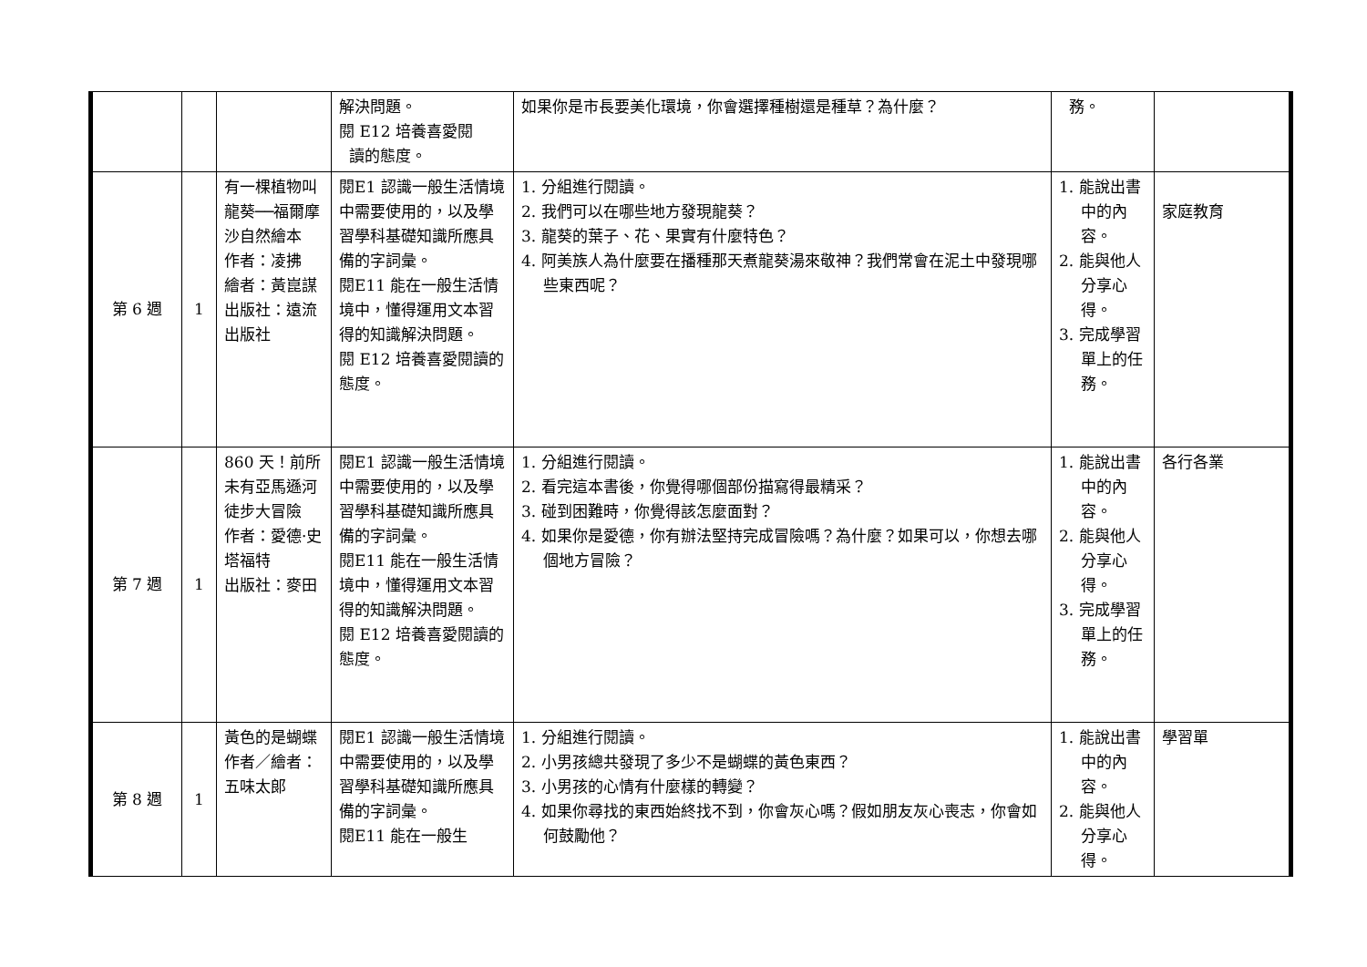| | | | 解決問題。 閱 E12 培養喜愛閱 讀的態度。 | 如果你是市長要美化環境，你會選擇種樹還是種草？為什麼？ | 務。 | |
| 第 6 週 | 1 | 有一棵植物叫龍葵──福爾摩沙自然繪本 作者：凌拂 繪者：黃崑謀 出版社：遠流出版社 | 閱E1 認識一般生活情境中需要使用的，以及學習學科基礎知識所應具備的字詞彙。 閱E11 能在一般生活情境中，懂得運用文本習得的知識解決問題。 閱 E12 培養喜愛閱讀的態度。 | 1. 分組進行閱讀。 2. 我們可以在哪些地方發現龍葵？ 3. 龍葵的葉子、花、果實有什麼特色？ 4. 阿美族人為什麼要在播種那天煮龍葵湯來敬神？我們常會在泥土中發現哪些東西呢？ | 1. 能說出書中的內容。 2. 能與他人分享心得。 3. 完成學習單上的任務。 | 家庭教育 |
| 第 7 週 | 1 | 860 天！前所未有亞馬遜河徒步大冒險 作者：愛德·史塔福特 出版社：麥田 | 閱E1 認識一般生活情境中需要使用的，以及學習學科基礎知識所應具備的字詞彙。 閱E11 能在一般生活情境中，懂得運用文本習得的知識解決問題。 閱 E12 培養喜愛閱讀的態度。 | 1. 分組進行閱讀。 2. 看完這本書後，你覺得哪個部份描寫得最精采？ 3. 碰到困難時，你覺得該怎麼面對？ 4. 如果你是愛德，你有辦法堅持完成冒險嗎？為什麼？如果可以，你想去哪個地方冒險？ | 1. 能說出書中的內容。 2. 能與他人分享心得。 3. 完成學習單上的任務。 | 各行各業 |
| 第 8 週 | 1 | 黃色的是蝴蝶 作者／繪者：五味太郎 | 閱E1 認識一般生活情境中需要使用的，以及學習學科基礎知識所應具備的字詞彙。 閱E11 能在一般生 | 1. 分組進行閱讀。 2. 小男孩總共發現了多少不是蝴蝶的黃色東西？ 3. 小男孩的心情有什麼樣的轉變？ 4. 如果你尋找的東西始終找不到，你會灰心嗎？假如朋友灰心喪志，你會如何鼓勵他？ | 1. 能說出書中的內容。 2. 能與他人分享心得。 | 學習單 |